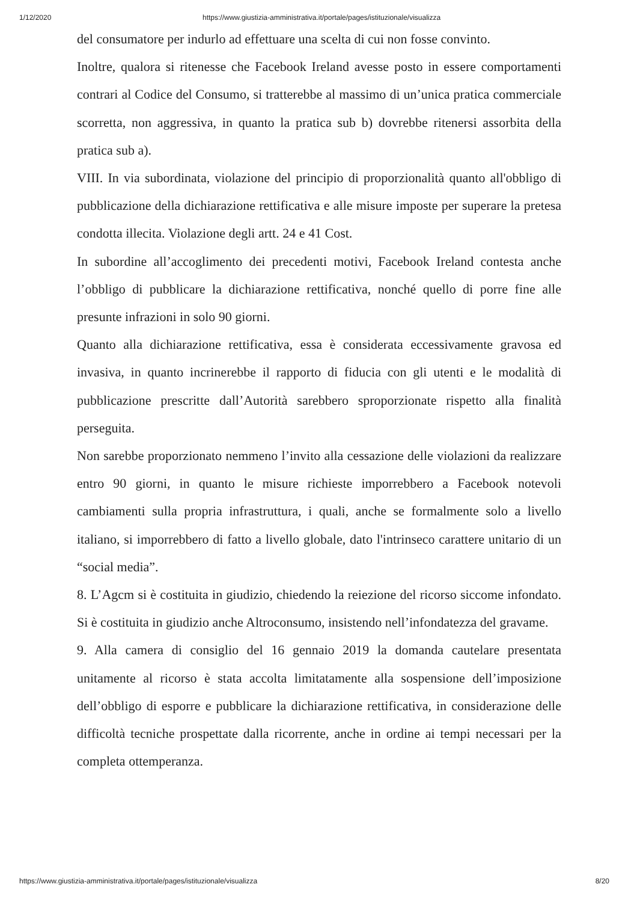1/12/2020 https://www.giustizia-amministrativa.it/portale/pages/istituzionale/visualizza
del consumatore per indurlo ad effettuare una scelta di cui non fosse convinto.
Inoltre, qualora si ritenesse che Facebook Ireland avesse posto in essere comportamenti contrari al Codice del Consumo, si tratterebbe al massimo di un’unica pratica commerciale scorretta, non aggressiva, in quanto la pratica sub b) dovrebbe ritenersi assorbita della pratica sub a).
VIII. In via subordinata, violazione del principio di proporzionalità quanto all'obbligo di pubblicazione della dichiarazione rettificativa e alle misure imposte per superare la pretesa condotta illecita. Violazione degli artt. 24 e 41 Cost.
In subordine all’accoglimento dei precedenti motivi, Facebook Ireland contesta anche l’obbligo di pubblicare la dichiarazione rettificativa, nonché quello di porre fine alle presunte infrazioni in solo 90 giorni.
Quanto alla dichiarazione rettificativa, essa è considerata eccessivamente gravosa ed invasiva, in quanto incrinerebbe il rapporto di fiducia con gli utenti e le modalità di pubblicazione prescritte dall’Autorità sarebbero sproporzionate rispetto alla finalità perseguita.
Non sarebbe proporzionato nemmeno l’invito alla cessazione delle violazioni da realizzare entro 90 giorni, in quanto le misure richieste imporrebbero a Facebook notevoli cambiamenti sulla propria infrastruttura, i quali, anche se formalmente solo a livello italiano, si imporrebbero di fatto a livello globale, dato l'intrinseco carattere unitario di un “social media”.
8. L’Agcm si è costituita in giudizio, chiedendo la reiezione del ricorso siccome infondato. Si è costituita in giudizio anche Altroconsumo, insistendo nell’infondatezza del gravame.
9. Alla camera di consiglio del 16 gennaio 2019 la domanda cautelare presentata unitamente al ricorso è stata accolta limitatamente alla sospensione dell’imposizione dell’obbligo di esporre e pubblicare la dichiarazione rettificativa, in considerazione delle difficoltà tecniche prospettate dalla ricorrente, anche in ordine ai tempi necessari per la completa ottemperanza.
https://www.giustizia-amministrativa.it/portale/pages/istituzionale/visualizza 8/20